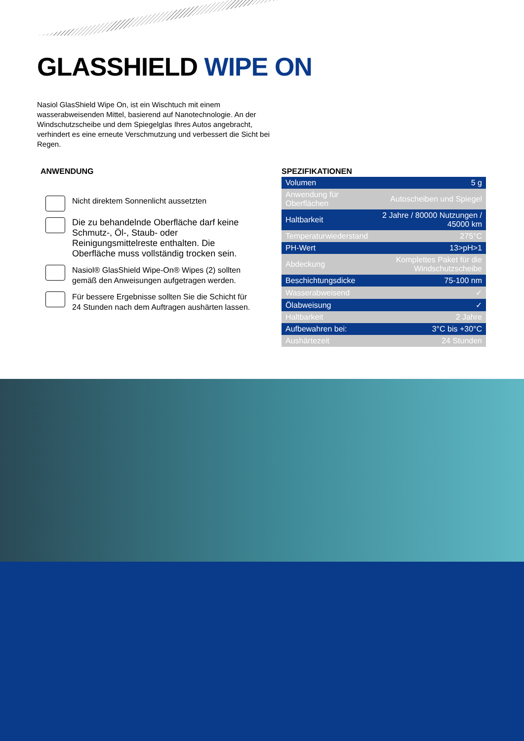GLASSHIELD WIPE ON
Nasiol GlasShield Wipe On, ist ein Wischtuch mit einem wasserabweisenden Mittel, basierend auf Nanotechnologie. An der Windschutzscheibe und dem Spiegelglas Ihres Autos angebracht, verhindert es eine erneute Verschmutzung und verbessert die Sicht bei Regen.
ANWENDUNG
Nicht direktem Sonnenlicht aussetzten
Die zu behandelnde Oberfläche darf keine Schmutz-, Öl-, Staub- oder Reinigungsmittelreste enthalten. Die Oberfläche muss vollständig trocken sein.
Nasiol® GlasShield Wipe-On® Wipes (2) sollten gemäß den Anweisungen aufgetragen werden.
Für bessere Ergebnisse sollten Sie die Schicht für 24 Stunden nach dem Auftragen aushärten lassen.
SPEZIFIKATIONEN
| Volumen | 5 g |
| Anwendung für Oberflächen | Autoscheiben und Spiegel |
| Haltbarkeit | 2 Jahre / 80000 Nutzungen / 45000 km |
| Temperaturwiederstand | 275°C |
| PH-Wert | 13>pH>1 |
| Abdeckung | Komplettes Paket für die Windschutzscheibe |
| Beschichtungsdicke | 75-100 nm |
| Wasserabweisend | ✓ |
| Ölabweisung | ✓ |
| Haltbarkeit | 2 Jahre |
| Aufbewahren bei: | 3°C bis +30°C |
| Aushärtezeit | 24 Stunden |